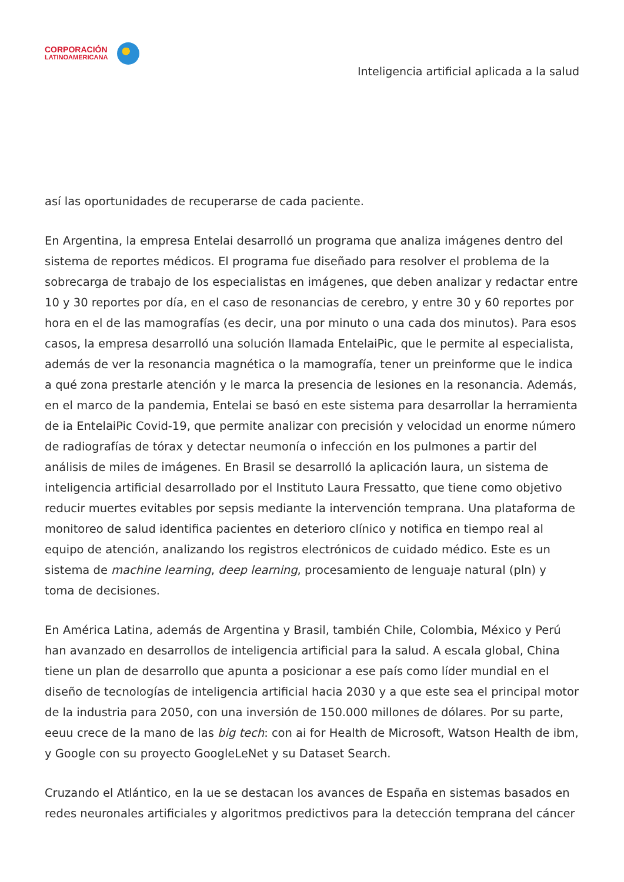CORPORACIÓN
LATINOAMERICANA
Inteligencia artificial aplicada a la salud
así las oportunidades de recuperarse de cada paciente.
En Argentina, la empresa Entelai desarrolló un programa que analiza imágenes dentro del sistema de reportes médicos. El programa fue diseñado para resolver el problema de la sobrecarga de trabajo de los especialistas en imágenes, que deben analizar y redactar entre 10 y 30 reportes por día, en el caso de resonancias de cerebro, y entre 30 y 60 reportes por hora en el de las mamografías (es decir, una por minuto o una cada dos minutos). Para esos casos, la empresa desarrolló una solución llamada EntelaiPic, que le permite al especialista, además de ver la resonancia magnética o la mamografía, tener un preinforme que le indica a qué zona prestarle atención y le marca la presencia de lesiones en la resonancia. Además, en el marco de la pandemia, Entelai se basó en este sistema para desarrollar la herramienta de ia EntelaiPic Covid-19, que permite analizar con precisión y velocidad un enorme número de radiografías de tórax y detectar neumonía o infección en los pulmones a partir del análisis de miles de imágenes. En Brasil se desarrolló la aplicación laura, un sistema de inteligencia artificial desarrollado por el Instituto Laura Fressatto, que tiene como objetivo reducir muertes evitables por sepsis mediante la intervención temprana. Una plataforma de monitoreo de salud identifica pacientes en deterioro clínico y notifica en tiempo real al equipo de atención, analizando los registros electrónicos de cuidado médico. Este es un sistema de machine learning, deep learning, procesamiento de lenguaje natural (pln) y toma de decisiones.
En América Latina, además de Argentina y Brasil, también Chile, Colombia, México y Perú han avanzado en desarrollos de inteligencia artificial para la salud. A escala global, China tiene un plan de desarrollo que apunta a posicionar a ese país como líder mundial en el diseño de tecnologías de inteligencia artificial hacia 2030 y a que este sea el principal motor de la industria para 2050, con una inversión de 150.000 millones de dólares. Por su parte, eeuu crece de la mano de las big tech: con ai for Health de Microsoft, Watson Health de ibm, y Google con su proyecto GoogleLeNet y su Dataset Search.
Cruzando el Atlántico, en la ue se destacan los avances de España en sistemas basados en redes neuronales artificiales y algoritmos predictivos para la detección temprana del cáncer